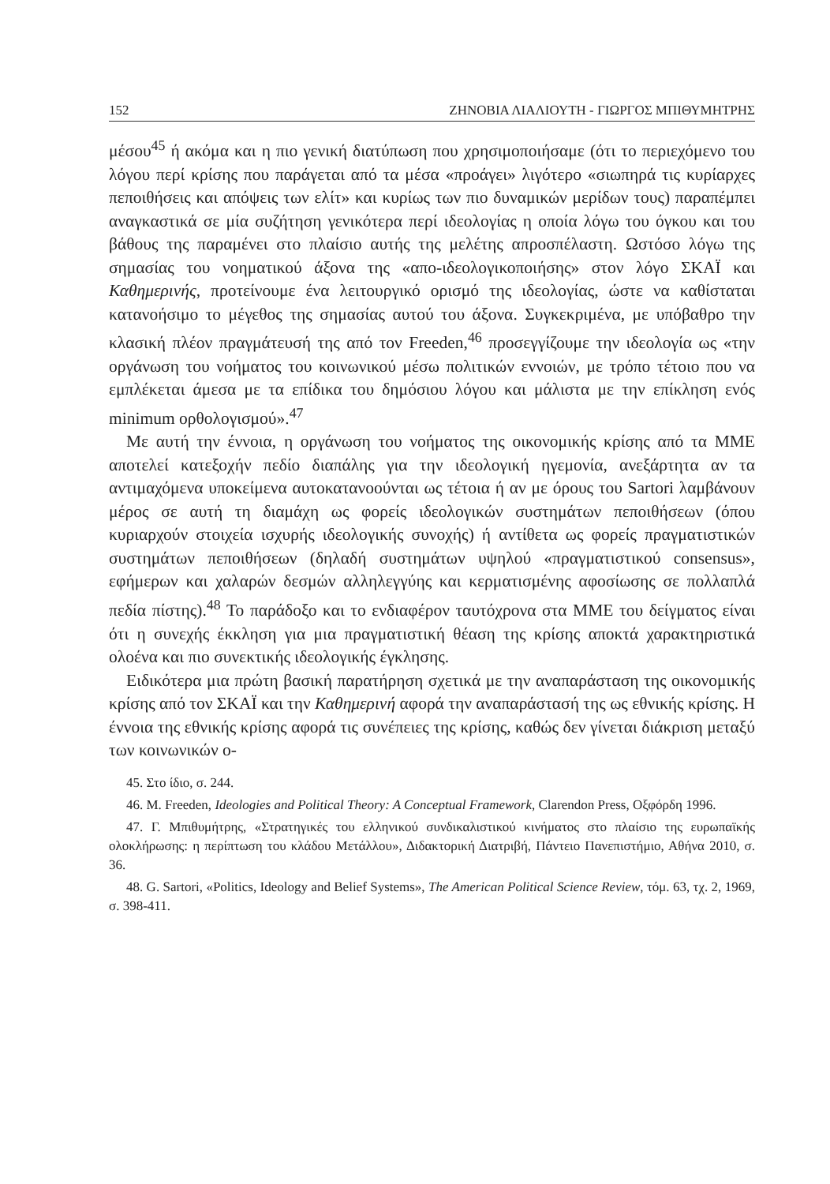152 ΖΗΝΟΒΙΑ ΛΙΑΛΙΟΥΤΗ - ΓΙΩΡΓΟΣ ΜΠΙΘΥΜΗΤΡΗΣ
μέσου<sup>45</sup> ή ακόμα και η πιο γενική διατύπωση που χρησιμοποιήσαμε (ότι το περιεχόμενο του λόγου περί κρίσης που παράγεται από τα μέσα «προάγει» λιγότερο «σιωπηρά τις κυρίαρχες πεποιθήσεις και απόψεις των ελίτ» και κυρίως των πιο δυναμικών μερίδων τους) παραπέμπει αναγκαστικά σε μία συζήτηση γενικότερα περί ιδεολογίας η οποία λόγω του όγκου και του βάθους της παραμένει στο πλαίσιο αυτής της μελέτης απροσπέλαστη. Ωστόσο λόγω της σημασίας του νοηματικού άξονα της «απο-ιδεολογικοποιήσης» στον λόγο ΣΚΑΪ και Καθημερινής, προτείνουμε ένα λειτουργικό ορισμό της ιδεολογίας, ώστε να καθίσταται κατανοήσιμο το μέγεθος της σημασίας αυτού του άξονα. Συγκεκριμένα, με υπόβαθρο την κλασική πλέον πραγμάτευσή της από τον Freeden,<sup>46</sup> προσεγγίζουμε την ιδεολογία ως «την οργάνωση του νοήματος του κοινωνικού μέσω πολιτικών εννοιών, με τρόπο τέτοιο που να εμπλέκεται άμεσα με τα επίδικα του δημόσιου λόγου και μάλιστα με την επίκληση ενός minimum ορθολογισμού».<sup>47</sup>
Με αυτή την έννοια, η οργάνωση του νοήματος της οικονομικής κρίσης από τα ΜΜΕ αποτελεί κατεξοχήν πεδίο διαπάλης για την ιδεολογική ηγεμονία, ανεξάρτητα αν τα αντιμαχόμενα υποκείμενα αυτοκατανοούνται ως τέτοια ή αν με όρους του Sartori λαμβάνουν μέρος σε αυτή τη διαμάχη ως φορείς ιδεολογικών συστημάτων πεποιθήσεων (όπου κυριαρχούν στοιχεία ισχυρής ιδεολογικής συνοχής) ή αντίθετα ως φορείς πραγματιστικών συστημάτων πεποιθήσεων (δηλαδή συστημάτων υψηλού «πραγματιστικού consensus», εφήμερων και χαλαρών δεσμών αλληλεγγύης και κερματισμένης αφοσίωσης σε πολλαπλά πεδία πίστης).<sup>48</sup> Το παράδοξο και το ενδιαφέρον ταυτόχρονα στα ΜΜΕ του δείγματος είναι ότι η συνεχής έκκληση για μια πραγματιστική θέαση της κρίσης αποκτά χαρακτηριστικά ολοένα και πιο συνεκτικής ιδεολογικής έγκλησης.
Ειδικότερα μια πρώτη βασική παρατήρηση σχετικά με την αναπαράσταση της οικονομικής κρίσης από τον ΣΚΑΪ και την Καθημερινή αφορά την αναπαράστασή της ως εθνικής κρίσης. Η έννοια της εθνικής κρίσης αφορά τις συνέπειες της κρίσης, καθώς δεν γίνεται διάκριση μεταξύ των κοινωνικών ο-
45. Στο ίδιο, σ. 244.
46. M. Freeden, Ideologies and Political Theory: A Conceptual Framework, Clarendon Press, Οξφόρδη 1996.
47. Γ. Μπιθυμήτρης, «Στρατηγικές του ελληνικού συνδικαλιστικού κινήματος στο πλαίσιο της ευρωπαϊκής ολοκλήρωσης: η περίπτωση του κλάδου Μετάλλου», Διδακτορική Διατριβή, Πάντειο Πανεπιστήμιο, Αθήνα 2010, σ. 36.
48. G. Sartori, «Politics, Ideology and Belief Systems», The American Political Science Review, τόμ. 63, τχ. 2, 1969, σ. 398-411.